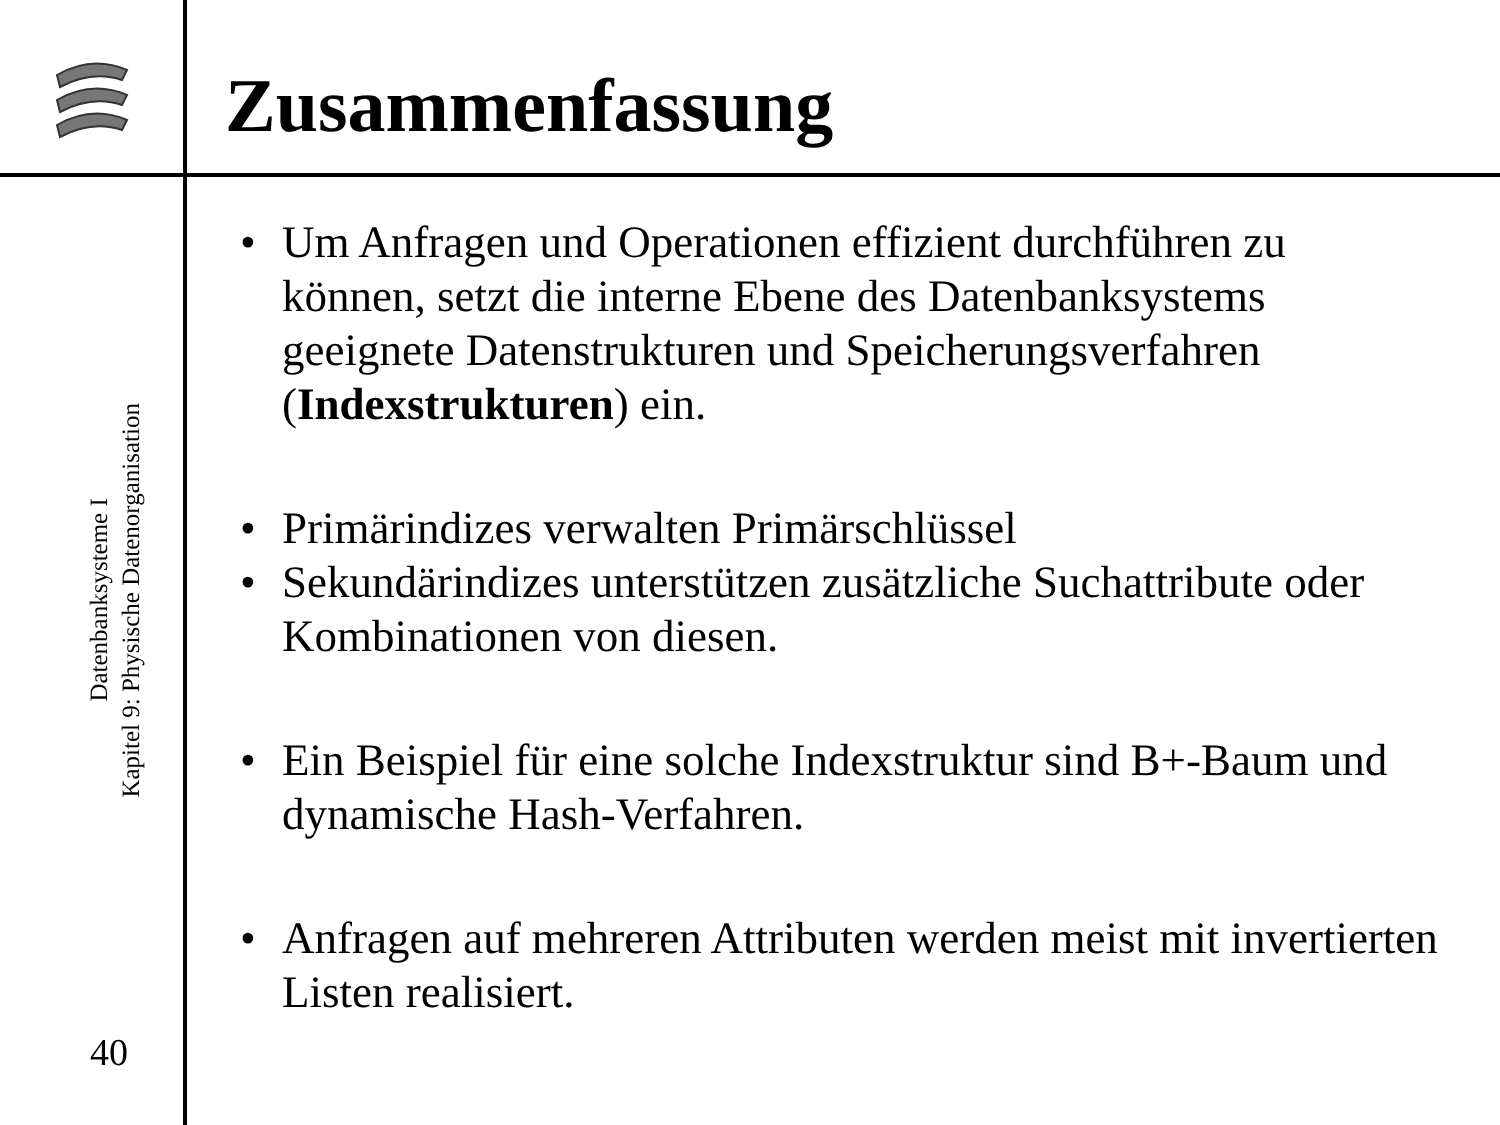Zusammenfassung
Datenbanksysteme I
Kapitel 9: Physische Datenorganisation
40
• Um Anfragen und Operationen effizient durchführen zu können, setzt die interne Ebene des Datenbanksystems geeignete Datenstrukturen und Speicherungsverfahren (Indexstrukturen) ein.
• Primärindizes verwalten Primärschlüssel
• Sekundärindizes unterstützen zusätzliche Suchattribute oder Kombinationen von diesen.
• Ein Beispiel für eine solche Indexstruktur sind B+-Baum und dynamische Hash-Verfahren.
• Anfragen auf mehreren Attributen werden meist mit invertierten Listen realisiert.